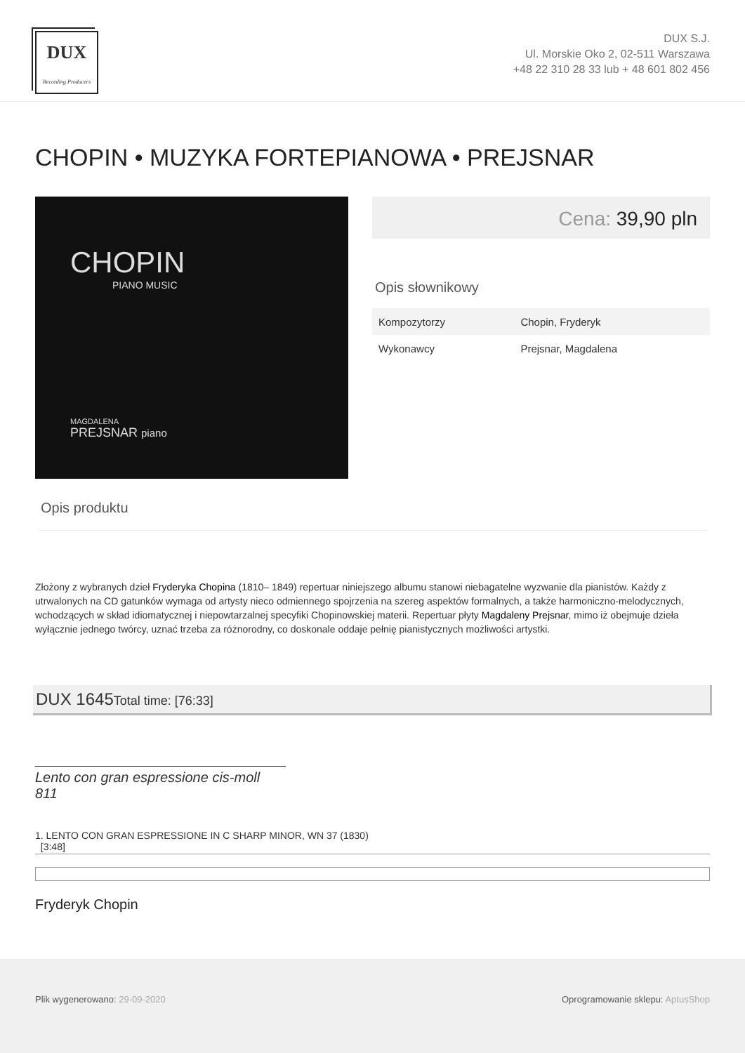DUX
Recording Producers
DUX S.J.
Ul. Morskie Oko 2, 02-511 Warszawa
+48 22 310 28 33 lub + 48 601 802 456
CHOPIN • MUZYKA FORTEPIANOWA • PREJSNAR
CHOPIN
PIANO MUSIC
MAGDALENA
PREJSNAR piano
Cena: 39,90 pln
Opis słownikowy
| Kompozytorzy | Chopin, Fryderyk |
| Wykonawcy | Prejsnar, Magdalena |
Opis produktu
Złożony z wybranych dzieł Fryderyka Chopina (1810– 1849) repertuar niniejszego albumu stanowi niebagatelne wyzwanie dla pianistów. Każdy z utrwalonych na CD gatunków wymaga od artysty nieco odmiennego spojrzenia na szereg aspektów formalnych, a także harmoniczno-melodycznych, wchodzących w skład idiomatycznej i niepowtarzalnej specyfiki Chopinowskiej materii. Repertuar płyty Magdaleny Prejsnar, mimo iż obejmuje dzieła wyłącznie jednego twórcy, uznać trzeba za różnorodny, co doskonale oddaje pełnię pianistycznych możliwości artystki.
DUX 1645Total time: [76:33]
Lento con gran espressione cis-moll 811
1. LENTO CON GRAN ESPRESSIONE IN C SHARP MINOR, WN 37 (1830)
[3:48]
Fryderyk Chopin
Plik wygenerowano: 29-09-2020 Oprogramowanie sklepu: AptusShop